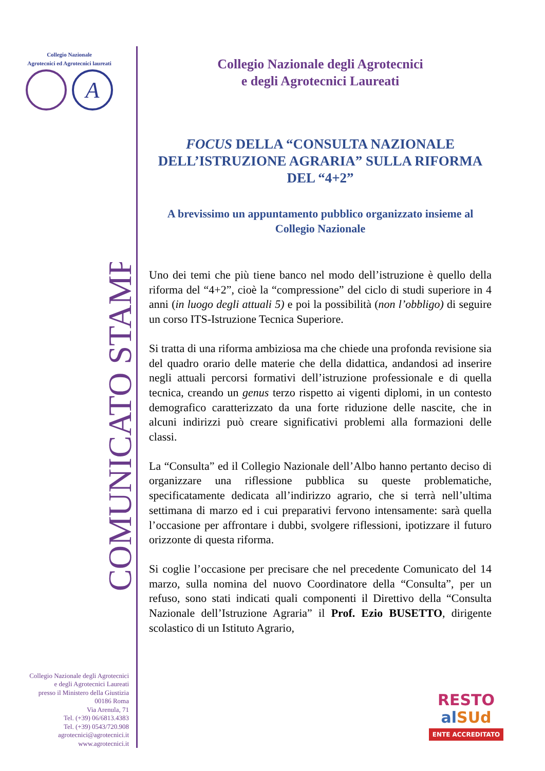Collegio Nazionale
Agrotecnici ed Agrotecnici laureati
A
COMUNICATO STAMPA
Collegio Nazionale degli Agrotecnici
e degli Agrotecnici Laureati
presso il Ministero della Giustizia
00186 Roma
Via Arenula, 71
Tel. (+39) 06/6813.4383
Tel. (+39) 0543/720.908
agrotecnici@agrotecnici.it
www.agrotecnici.it
Collegio Nazionale degli Agrotecnici
e degli Agrotecnici Laureati
FOCUS DELLA “CONSULTA NAZIONALE DELL’ISTRUZIONE AGRARIA” SULLA RIFORMA DEL “4+2”
A brevissimo un appuntamento pubblico organizzato insieme al Collegio Nazionale
Uno dei temi che più tiene banco nel modo dell’istruzione è quello della riforma del “4+2”, cioè la “compressione” del ciclo di studi superiore in 4 anni (in luogo degli attuali 5) e poi la possibilità (non l’obbligo) di seguire un corso ITS-Istruzione Tecnica Superiore.
Si tratta di una riforma ambiziosa ma che chiede una profonda revisione sia del quadro orario delle materie che della didattica, andandosi ad inserire negli attuali percorsi formativi dell’istruzione professionale e di quella tecnica, creando un genus terzo rispetto ai vigenti diplomi, in un contesto demografico caratterizzato da una forte riduzione delle nascite, che in alcuni indirizzi può creare significativi problemi alla formazioni delle classi.
La “Consulta” ed il Collegio Nazionale dell’Albo hanno pertanto deciso di organizzare una riflessione pubblica su queste problematiche, specificatamente dedicata all’indirizzo agrario, che si terrà nell’ultima settimana di marzo ed i cui preparativi fervono intensamente: sarà quella l’occasione per affrontare i dubbi, svolgere riflessioni, ipotizzare il futuro orizzonte di questa riforma.
Si coglie l’occasione per precisare che nel precedente Comunicato del 14 marzo, sulla nomina del nuovo Coordinatore della “Consulta”, per un refuso, sono stati indicati quali componenti il Direttivo della “Consulta Nazionale dell’Istruzione Agraria” il Prof. Ezio BUSETTO, dirigente scolastico di un Istituto Agrario,
RESTO
al SUd
ENTE ACCREDITATO